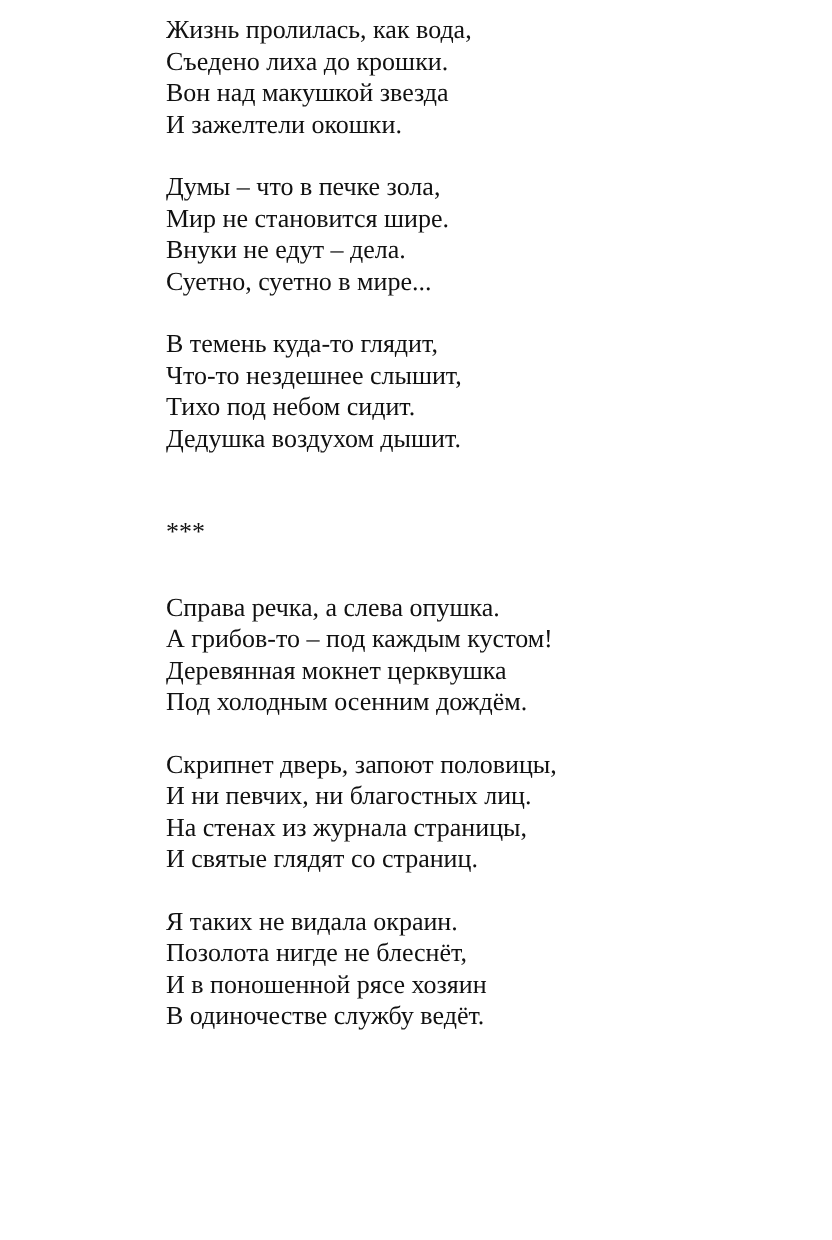Жизнь пролилась, как вода,
Съедено лиха до крошки.
Вон над макушкой звезда
И зажелтели окошки.
Думы – что в печке зола,
Мир не становится шире.
Внуки не едут – дела.
Суетно, суетно в мире...
В темень куда-то глядит,
Что-то нездешнее слышит,
Тихо под небом сидит.
Дедушка воздухом дышит.
***
Справа речка, а слева опушка.
А грибов-то – под каждым кустом!
Деревянная мокнет церквушка
Под холодным осенним дождём.
Скрипнет дверь, запоют половицы,
И ни певчих, ни благостных лиц.
На стенах из журнала страницы,
И святые глядят со страниц.
Я таких не видала окраин.
Позолота нигде не блеснёт,
И в поношенной рясе хозяин
В одиночестве службу ведёт.